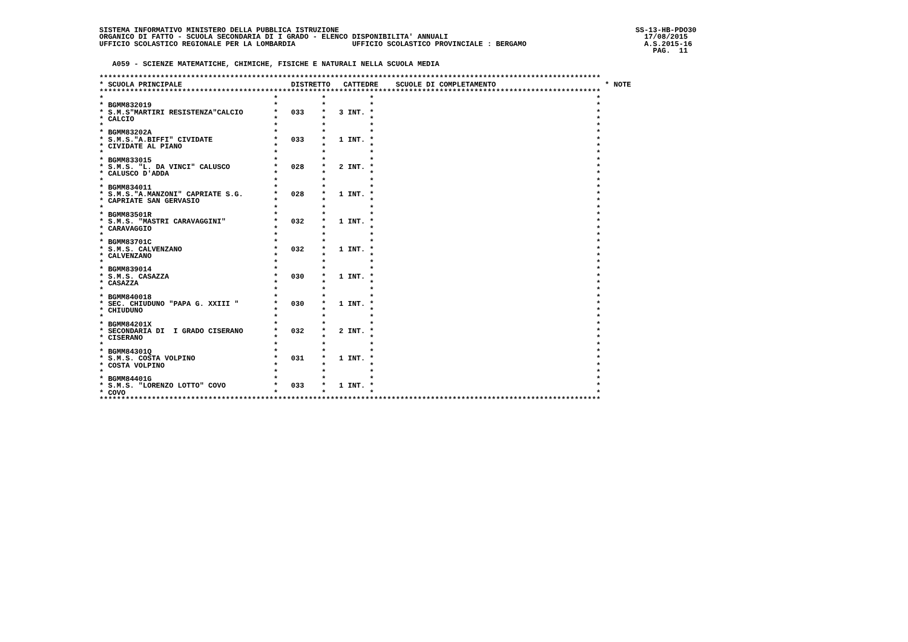SISTEMA INFORMATIVO MINISTERO DELLA PUBBLICA ISTRUZIONE                                                                    SS-13-HB-PDO30
ORGANICO DI FATTO - SCUOLA SECONDARIA DI I GRADO - ELENCO DISPONIBILITA' ANNUALI                                             17/08/2015
UFFICIO SCOLASTICO REGIONALE PER LA LOMBARDIA             UFFICIO SCOLASTICO PROVINCIALE : BERGAMO                           A.S.2015-16
                                                                                                                               PAG.  11

   A059 - SCIENZE MATEMATICHE, CHIMICHE, FISICHE E NATURALI NELLA SCUOLA MEDIA

*******************************************************************************************************************
* SCUOLA PRINCIPALE                         DISTRETTO   CATTEDRE    SCUOLE DI COMPLETAMENTO                         * NOTE
*******************************************************************************************************************
*                                       *          *          *                                                   *
* BGMM832019                            *          *          *                                                   *
* S.M.S"MARTIRI RESISTENZA"CALCIO       *   033    *   3 INT. *                                                   *
* CALCIO                                *          *          *                                                   *
*                                       *          *          *                                                   *
* BGMM83202A                            *          *          *                                                   *
* S.M.S."A.BIFFI" CIVIDATE              *   033    *   1 INT. *                                                   *
* CIVIDATE AL PIANO                     *          *          *                                                   *
*                                       *          *          *                                                   *
* BGMM833015                            *          *          *                                                   *
* S.M.S. "L. DA VINCI" CALUSCO          *   028    *   2 INT. *                                                   *
* CALUSCO D'ADDA                        *          *          *                                                   *
*                                       *          *          *                                                   *
* BGMM834011                            *          *          *                                                   *
* S.M.S."A.MANZONI" CAPRIATE S.G.       *   028    *   1 INT. *                                                   *
* CAPRIATE SAN GERVASIO                 *          *          *                                                   *
*                                       *          *          *                                                   *
* BGMM83501R                            *          *          *                                                   *
* S.M.S. "MASTRI CARAVAGGINI"           *   032    *   1 INT. *                                                   *
* CARAVAGGIO                            *          *          *                                                   *
*                                       *          *          *                                                   *
* BGMM83701C                            *          *          *                                                   *
* S.M.S. CALVENZANO                     *   032    *   1 INT. *                                                   *
* CALVENZANO                            *          *          *                                                   *
*                                       *          *          *                                                   *
* BGMM839014                            *          *          *                                                   *
* S.M.S. CASAZZA                        *   030    *   1 INT. *                                                   *
* CASAZZA                               *          *          *                                                   *
*                                       *          *          *                                                   *
* BGMM840018                            *          *          *                                                   *
* SEC. CHIUDUNO "PAPA G. XXIII "        *   030    *   1 INT. *                                                   *
* CHIUDUNO                              *          *          *                                                   *
*                                       *          *          *                                                   *
* BGMM84201X                            *          *          *                                                   *
* SECONDARIA DI  I GRADO CISERANO       *   032    *   2 INT. *                                                   *
* CISERANO                              *          *          *                                                   *
*                                       *          *          *                                                   *
* BGMM84301Q                            *          *          *                                                   *
* S.M.S. COSTA VOLPINO                  *   031    *   1 INT. *                                                   *
* COSTA VOLPINO                         *          *          *                                                   *
*                                       *          *          *                                                   *
* BGMM84401G                            *          *          *                                                   *
* S.M.S. "LORENZO LOTTO" COVO           *   033    *   1 INT. *                                                   *
* COVO                                  *          *          *                                                   *
*******************************************************************************************************************